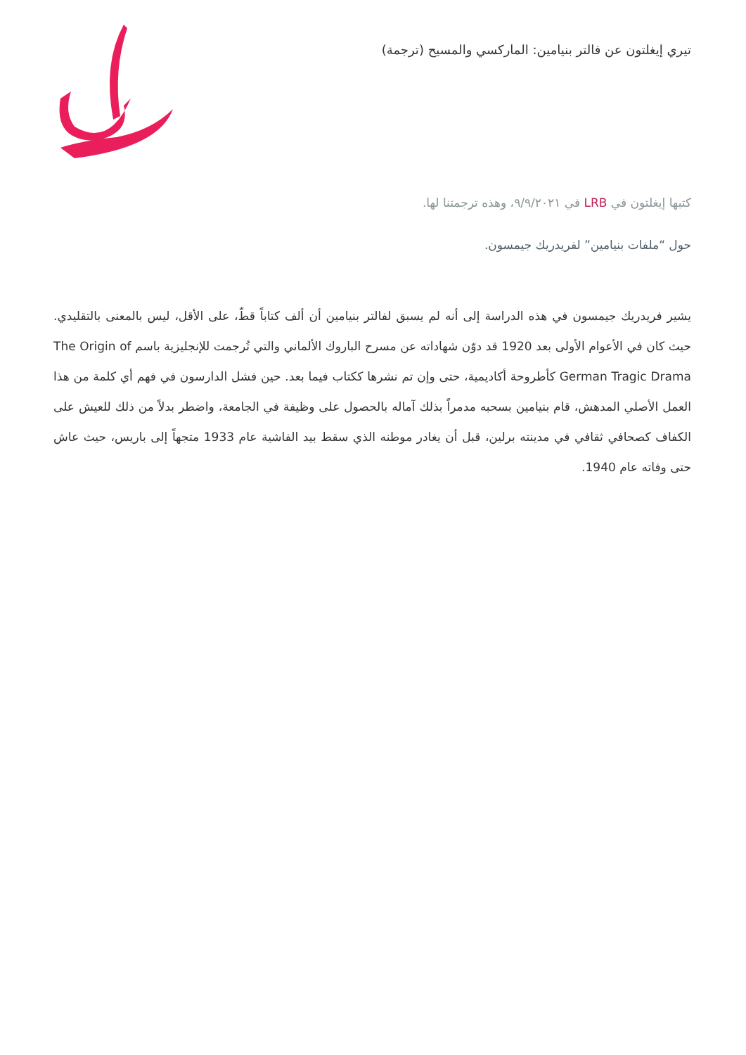تيري إيغلتون عن فالتر بنيامين: الماركسي والمسيح (ترجمة)
كتبها إيغلتون في LRB في ٩/٩/٢٠٢١، وهذه ترجمتنا لها.
حول “ملفات بنيامين” لفريدريك جيمسون.
يشير فريدريك جيمسون في هذه الدراسة إلى أنه لم يسبق لفالتر بنيامين أن ألف كتاباً قطّ، على الأقل، ليس بالمعنى بالتقليدي. حيث كان في الأعوام الأولى بعد 1920 قد دوّن شهاداته عن مسرح الباروك الألماني والتي تُرجمت للإنجليزية باسم The Origin of German Tragic Drama كأطروحة أكاديمية، حتى وإن تم نشرها ككتاب فيما بعد. حين فشل الدارسون في فهم أي كلمة من هذا العمل الأصلي المدهش، قام بنيامين بسحبه مدمراً بذلك آماله بالحصول على وظيفة في الجامعة، واضطر بدلاً من ذلك للعيش على الكفاف كصحافي ثقافي في مدينته برلين، قبل أن يغادر موطنه الذي سقط بيد الفاشية عام 1933 متجهاً إلى باريس، حيث عاش حتى وفاته عام 1940.